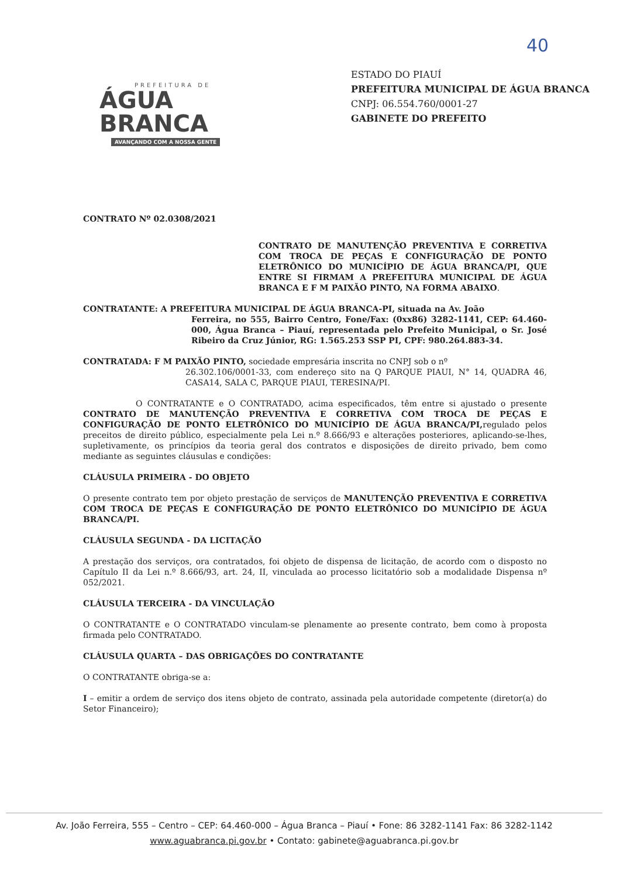40
PREFEITURA DE
ÁGUA BRANCA
AVANÇANDO COM A NOSSA GENTE
ESTADO DO PIAUÍ
PREFEITURA MUNICIPAL DE ÁGUA BRANCA
CNPJ: 06.554.760/0001-27
GABINETE DO PREFEITO
CONTRATO Nº 02.0308/2021
CONTRATO DE MANUTENÇÃO PREVENTIVA E CORRETIVA COM TROCA DE PEÇAS E CONFIGURAÇÃO DE PONTO ELETRÔNICO DO MUNICÍPIO DE ÁGUA BRANCA/PI, QUE ENTRE SI FIRMAM A PREFEITURA MUNICIPAL DE ÁGUA BRANCA E F M PAIXÃO PINTO, NA FORMA ABAIXO.
CONTRATANTE: A PREFEITURA MUNICIPAL DE ÁGUA BRANCA-PI, situada na Av. João
Ferreira, no 555, Bairro Centro, Fone/Fax: (0xx86) 3282-1141, CEP: 64.460-000, Água Branca – Piauí, representada pelo Prefeito Municipal, o Sr. José Ribeiro da Cruz Júnior, RG: 1.565.253 SSP PI, CPF: 980.264.883-34.
CONTRATADA: F M PAIXÃO PINTO, sociedade empresária inscrita no CNPJ sob o nº
26.302.106/0001-33, com endereço sito na Q PARQUE PIAUI, N° 14, QUADRA 46, CASA14, SALA C, PARQUE PIAUI, TERESINA/PI.
O CONTRATANTE e O CONTRATADO, acima especificados, têm entre si ajustado o presente CONTRATO DE MANUTENÇÃO PREVENTIVA E CORRETIVA COM TROCA DE PEÇAS E CONFIGURAÇÃO DE PONTO ELETRÔNICO DO MUNICÍPIO DE ÁGUA BRANCA/PI, regulado pelos preceitos de direito público, especialmente pela Lei n.º 8.666/93 e alterações posteriores, aplicando-se-lhes, supletivamente, os princípios da teoria geral dos contratos e disposições de direito privado, bem como mediante as seguintes cláusulas e condições:
CLÁUSULA PRIMEIRA - DO OBJETO
O presente contrato tem por objeto prestação de serviços de MANUTENÇÃO PREVENTIVA E CORRETIVA COM TROCA DE PEÇAS E CONFIGURAÇÃO DE PONTO ELETRÔNICO DO MUNICÍPIO DE ÁGUA BRANCA/PI.
CLÁUSULA SEGUNDA - DA LICITAÇÃO
A prestação dos serviços, ora contratados, foi objeto de dispensa de licitação, de acordo com o disposto no Capítulo II da Lei n.º 8.666/93, art. 24, II, vinculada ao processo licitatório sob a modalidade Dispensa nº 052/2021.
CLÁUSULA TERCEIRA - DA VINCULAÇÃO
O CONTRATANTE e O CONTRATADO vinculam-se plenamente ao presente contrato, bem como à proposta firmada pelo CONTRATADO.
CLÁUSULA QUARTA – DAS OBRIGAÇÕES DO CONTRATANTE
O CONTRATANTE obriga-se a:
I – emitir a ordem de serviço dos itens objeto de contrato, assinada pela autoridade competente (diretor(a) do Setor Financeiro);
Av. João Ferreira, 555 – Centro – CEP: 64.460-000 – Água Branca – Piauí • Fone: 86 3282-1141 Fax: 86 3282-1142
www.aguabranca.pi.gov.br • Contato: gabinete@aguabranca.pi.gov.br